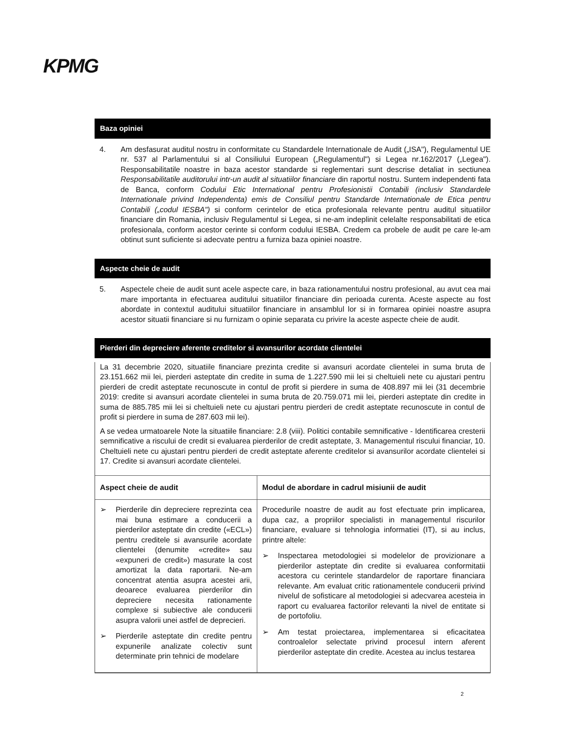KPMG
Baza opiniei
4. Am desfasurat auditul nostru in conformitate cu Standardele Internationale de Audit („ISA"), Regulamentul UE nr. 537 al Parlamentului si al Consiliului European („Regulamentul") si Legea nr.162/2017 („Legea"). Responsabilitatile noastre in baza acestor standarde si reglementari sunt descrise detaliat in sectiunea Responsabilitatile auditorului intr-un audit al situatiilor financiare din raportul nostru. Suntem independenti fata de Banca, conform Codului Etic International pentru Profesionistii Contabili (inclusiv Standardele Internationale privind Independenta) emis de Consiliul pentru Standarde Internationale de Etica pentru Contabili („codul IESBA") si conform cerintelor de etica profesionala relevante pentru auditul situatiilor financiare din Romania, inclusiv Regulamentul si Legea, si ne-am indeplinit celelalte responsabilitati de etica profesionala, conform acestor cerinte si conform codului IESBA. Credem ca probele de audit pe care le-am obtinut sunt suficiente si adecvate pentru a furniza baza opiniei noastre.
Aspecte cheie de audit
5. Aspectele cheie de audit sunt acele aspecte care, in baza rationamentului nostru profesional, au avut cea mai mare importanta in efectuarea auditului situatiilor financiare din perioada curenta. Aceste aspecte au fost abordate in contextul auditului situatiilor financiare in ansamblul lor si in formarea opiniei noastre asupra acestor situatii financiare si nu furnizam o opinie separata cu privire la aceste aspecte cheie de audit.
Pierderi din depreciere aferente creditelor si avansurilor acordate clientelei
La 31 decembrie 2020, situatiile financiare prezinta credite si avansuri acordate clientelei in suma bruta de 23.151.662 mii lei, pierderi asteptate din credite in suma de 1.227.590 mii lei si cheltuieli nete cu ajustari pentru pierderi de credit asteptate recunoscute in contul de profit si pierdere in suma de 408.897 mii lei (31 decembrie 2019: credite si avansuri acordate clientelei in suma bruta de 20.759.071 mii lei, pierderi asteptate din credite in suma de 885.785 mii lei si cheltuieli nete cu ajustari pentru pierderi de credit asteptate recunoscute in contul de profit si pierdere in suma de 287.603 mii lei).
A se vedea urmatoarele Note la situatiile financiare: 2.8 (viii). Politici contabile semnificative - Identificarea cresterii semnificative a riscului de credit si evaluarea pierderilor de credit asteptate, 3. Managementul riscului financiar, 10. Cheltuieli nete cu ajustari pentru pierderi de credit asteptate aferente creditelor si avansurilor acordate clientelei si 17. Credite si avansuri acordate clientelei.
| Aspect cheie de audit | Modul de abordare in cadrul misiunii de audit |
| --- | --- |
| ➢ Pierderile din depreciere reprezinta cea mai buna estimare a conducerii a pierderilor asteptate din credite («ECL») pentru creditele si avansurile acordate clientelei (denumite «credite» sau «expuneri de credit») masurate la cost amortizat la data raportarii. Ne-am concentrat atentia asupra acestei arii, deoarece evaluarea pierderilor din depreciere necesita rationamente complexe si subiective ale conducerii asupra valorii unei astfel de deprecieri. ➢ Pierderile asteptate din credite pentru expunerile analizate colectiv sunt determinate prin tehnici de modelare | Procedurile noastre de audit au fost efectuate prin implicarea, dupa caz, a propriilor specialisti in managementul riscurilor financiare, evaluare si tehnologia informatiei (IT), si au inclus, printre altele: ➢ Inspectarea metodologiei si modelelor de provizionare a pierderilor asteptate din credite si evaluarea conformitatii acestora cu cerintele standardelor de raportare financiara relevante. Am evaluat critic rationamentele conducerii privind nivelul de sofisticare al metodologiei si adecvarea acesteia in raport cu evaluarea factorilor relevanti la nivel de entitate si de portofoliu. ➢ Am testat proiectarea, implementarea si eficacitatea controalelor selectate privind procesul intern aferent pierderilor asteptate din credite. Acestea au inclus testarea |
2